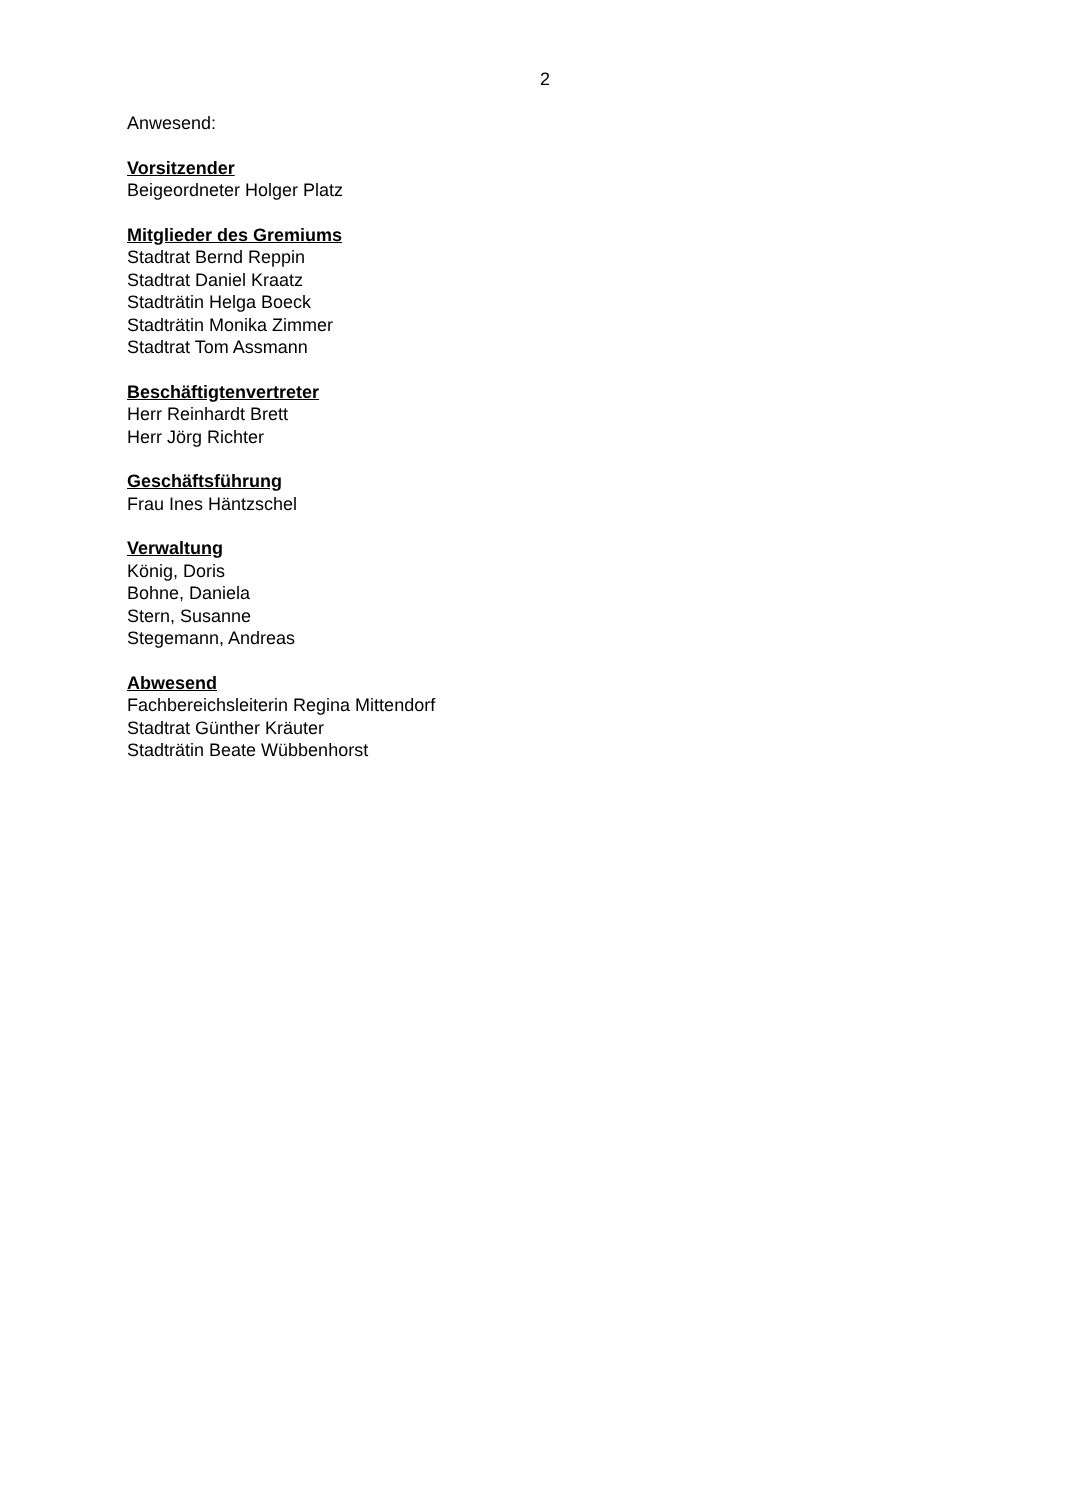2
Anwesend:
Vorsitzender
Beigeordneter Holger Platz
Mitglieder des Gremiums
Stadtrat Bernd Reppin
Stadtrat Daniel Kraatz
Stadträtin Helga Boeck
Stadträtin Monika Zimmer
Stadtrat Tom Assmann
Beschäftigtenvertreter
Herr Reinhardt Brett
Herr Jörg Richter
Geschäftsführung
Frau Ines Häntzschel
Verwaltung
König, Doris
Bohne, Daniela
Stern, Susanne
Stegemann, Andreas
Abwesend
Fachbereichsleiterin Regina Mittendorf
Stadtrat Günther Kräuter
Stadträtin Beate Wübbenhorst